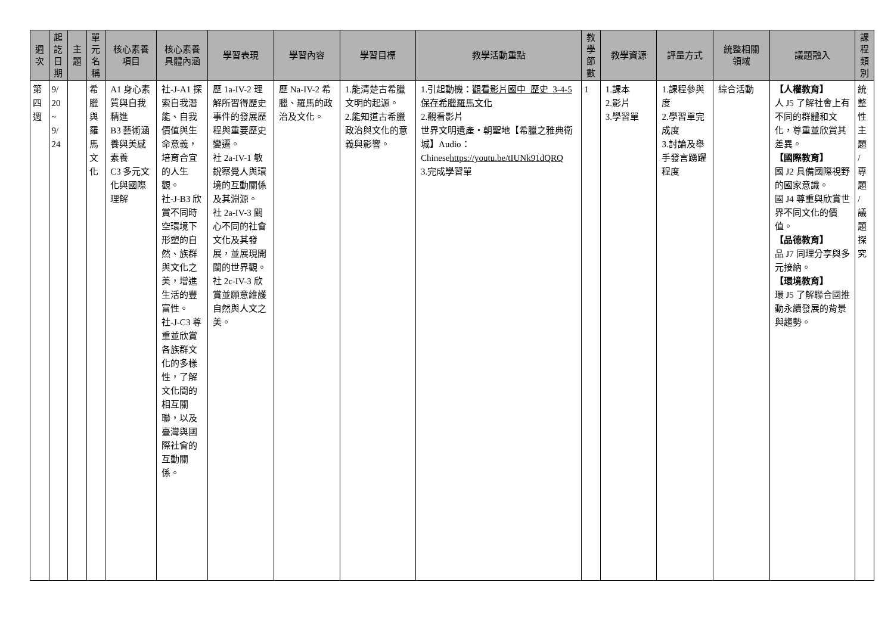| 週 次 | 起 訖 日 期 | 主 題 | 單 元 名 稱 | 核心素養 項目 | 核心素養 具體內涵 | 學習表現 | 學習內容 | 學習目標 | 教學活動重點 | 教 學 節 數 | 教學資源 | 評量方式 | 統整相關 領域 | 議題融入 | 課 程 類 別 |
| --- | --- | --- | --- | --- | --- | --- | --- | --- | --- | --- | --- | --- | --- | --- | --- |
| 第 四 週 | 9/ 20 ~ 9/ 24 | | 希 臘 與 羅 馬 文 化 | A1 身心素質與自我精進 B3 藝術涵養與美感素養 C3 多元文化與國際理解 | 社-J-A1 探索自我潛能、自我價值與生命意義，培育合宜的人生觀。 社-J-B3 欣賞不同時空環境下形塑的自然、族群與文化之美，增進生活的豐富性。 社-J-C3 尊重並欣賞各族群文化的多樣性，了解文化間的相互關聯，以及臺灣與國際社會的互動關係。 | 歷 1a-IV-2 理解所習得歷史事件的發展歷程與重要歷史變遷。 社 2a-IV-1 敏銳察覺人與環境的互動關係及其淵源。 社 2a-IV-3 關心不同的社會文化及其發展，並展現開闊的世界觀。 社 2c-IV-3 欣賞並願意維護自然與人文之美。 | 歷 Na-IV-2 希臘、羅馬的政治及文化。 | 1.能清楚古希臘文明的起源。 2.能知道古希臘政治與文化的意義與影響。 | 1.引起動機： 觀看影片國中_歷史_3-4-5 保存希臘羅馬文化 2.觀看影片 世界文明遺產‧朝聖地【希臘之雅典衛城】Audio：Chinese https://youtu.be/tIUNk91dQRQ 3.完成學習單 | 1 | 1.課本 2.影片 3.學習單 | 1.課程參與度 2.學習單完成度 3.討論及舉手發言踴躍程度 | 綜合活動 | 【人權教育】 人 J5 了解社會上有不同的群體和文化，尊重並欣賞其差異。 【國際教育】 國 J2 具備國際視野的國家意識。 國 J4 尊重與欣賞世界不同文化的價值。 【品德教育】 品 J7 同理分享與多元接納。 【環境教育】 環 J5 了解聯合國推動永續發展的背景與趨勢。 | 統 整 性 主 題 / 專 題 / 議 題 探 究 |